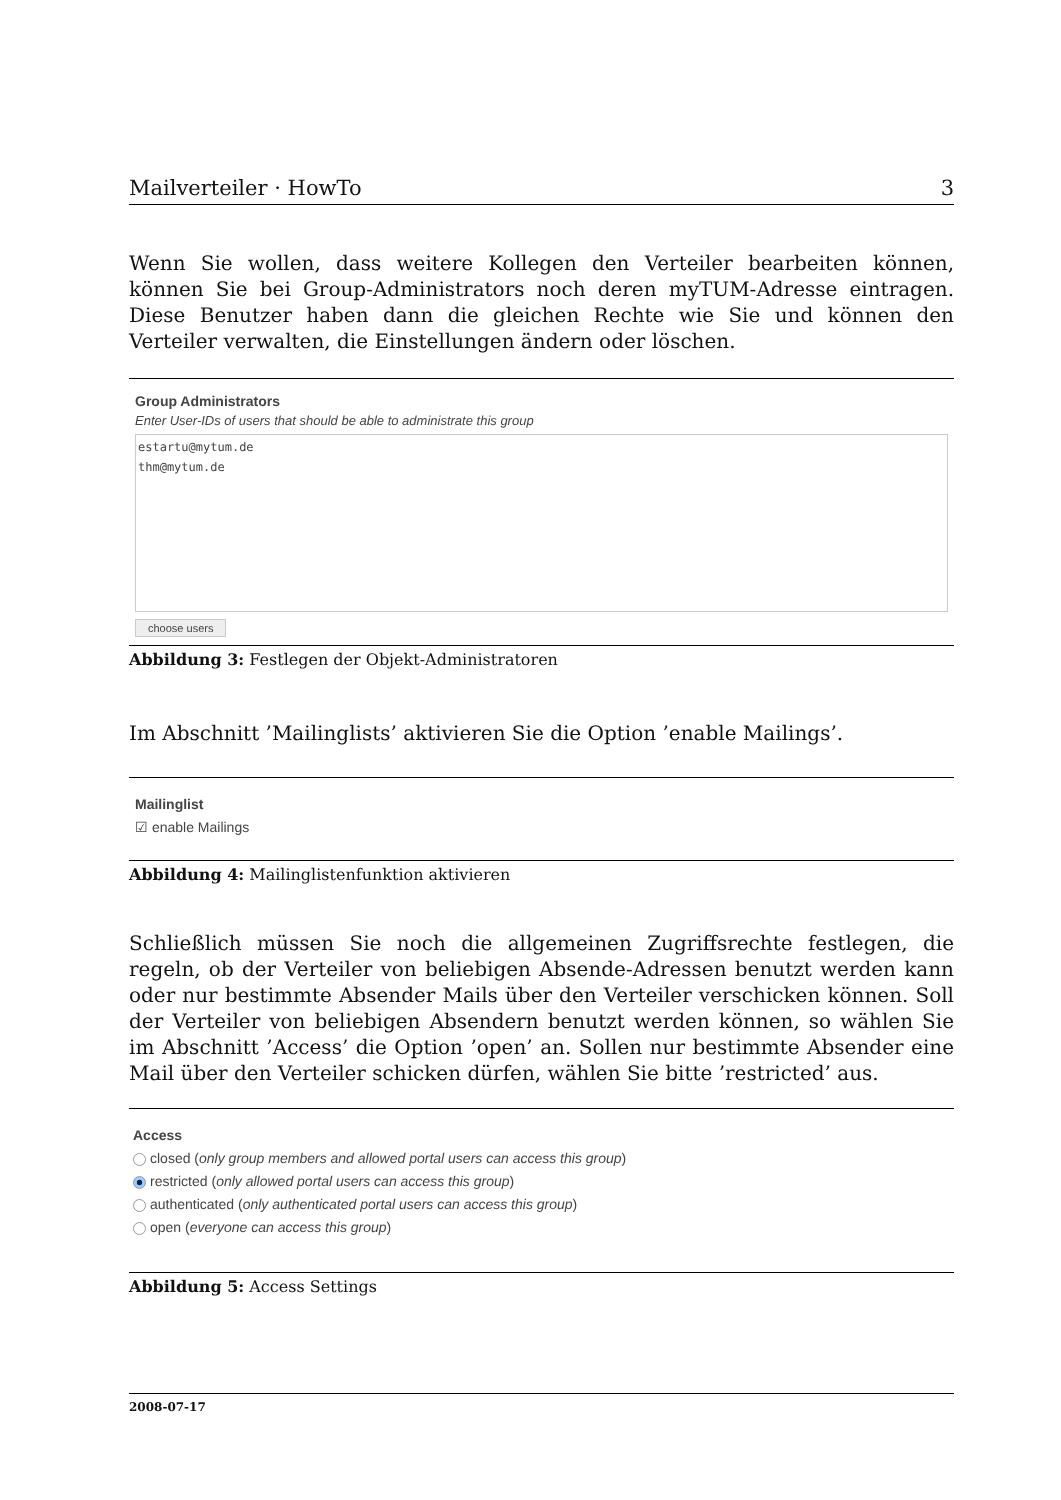Mailverteiler · HowTo 3
Wenn Sie wollen, dass weitere Kollegen den Verteiler bearbeiten können, können Sie bei Group-Administrators noch deren myTUM-Adresse eintragen. Diese Benutzer haben dann die gleichen Rechte wie Sie und können den Verteiler verwalten, die Einstellungen ändern oder löschen.
Group Administrators
Enter User-IDs of users that should be able to administrate this group
estartu@mytum.de
thm@mytum.de
choose users
Abbildung 3: Festlegen der Objekt-Administratoren
Im Abschnitt ’Mailinglists’ aktivieren Sie die Option ’enable Mailings’.
Mailinglist
☑ enable Mailings
Abbildung 4: Mailinglistenfunktion aktivieren
Schließlich müssen Sie noch die allgemeinen Zugriffsrechte festlegen, die regeln, ob der Verteiler von beliebigen Absende-Adressen benutzt werden kann oder nur bestimmte Absender Mails über den Verteiler verschicken können. Soll der Verteiler von beliebigen Absendern benutzt werden können, so wählen Sie im Abschnitt ’Access’ die Option ’open’ an. Sollen nur bestimmte Absender eine Mail über den Verteiler schicken dürfen, wählen Sie bitte ’restricted’ aus.
Access
closed (only group members and allowed portal users can access this group)
restricted (only allowed portal users can access this group)
authenticated (only authenticated portal users can access this group)
open (everyone can access this group)
Abbildung 5: Access Settings
2008-07-17